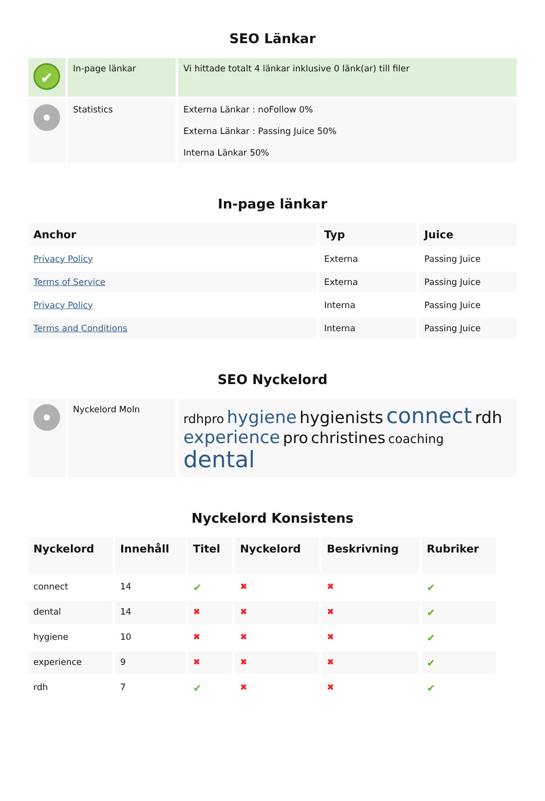SEO Länkar
| ✔ | In-page länkar | Vi hittade totalt 4 länkar inklusive 0 länk(ar) till filer |
| | Statistics | Externa Länkar : noFollow 0% Externa Länkar : Passing Juice 50% Interna Länkar 50% |
In-page länkar
| Anchor | Typ | Juice |
| --- | --- | --- |
| Privacy Policy | Externa | Passing Juice |
| Terms of Service | Externa | Passing Juice |
| Privacy Policy | Interna | Passing Juice |
| Terms and Conditions | Interna | Passing Juice |
SEO Nyckelord
| | Nyckelord Moln | rdhpro hygiene hygienists connect rdh experience pro christines coaching dental |
Nyckelord Konsistens
| Nyckelord | Innehåll | Titel | Nyckelord | Beskrivning | Rubriker |
| --- | --- | --- | --- | --- | --- |
| connect | 14 | ✔ | ✖ | ✖ | ✔ |
| dental | 14 | ✖ | ✖ | ✖ | ✔ |
| hygiene | 10 | ✖ | ✖ | ✖ | ✔ |
| experience | 9 | ✖ | ✖ | ✖ | ✔ |
| rdh | 7 | ✔ | ✖ | ✖ | ✔ |